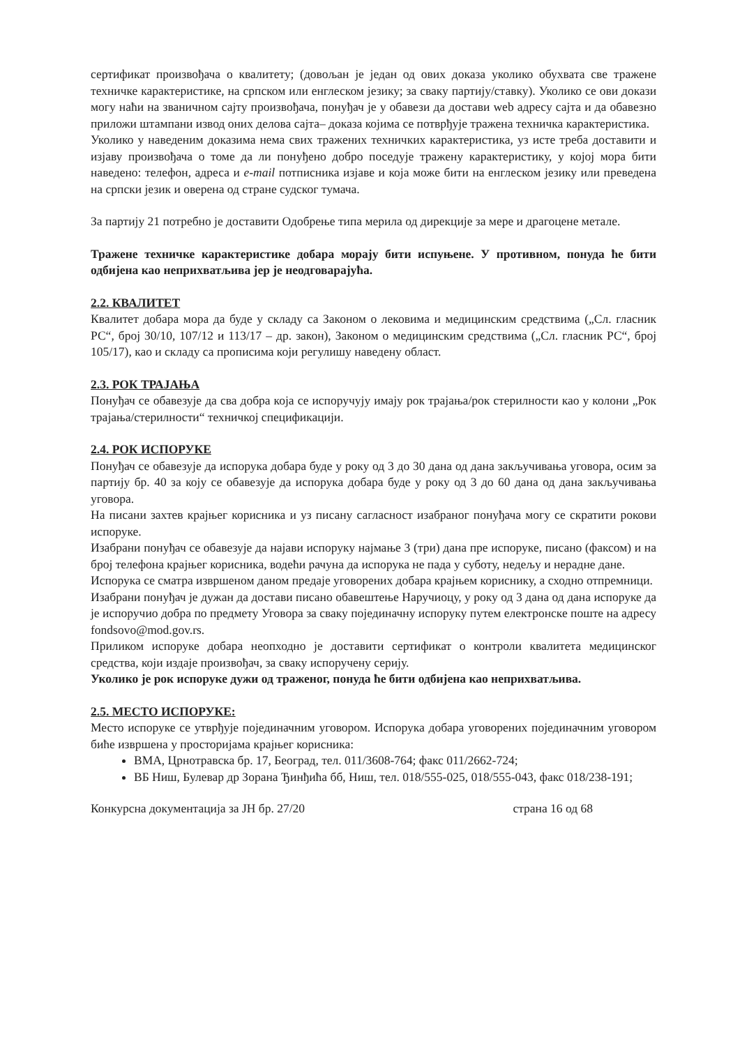сертификат произвођача о квалитету; (довољан је један од ових доказа уколико обухвата све тражене техничке карактеристике, на српском или енглеском језику; за сваку партију/ставку). Уколико се ови докази могу наћи на званичном сајту произвођача, понуђач је у обавези да достави web адресу сајта и да обавезно приложи штампани извод оних делова сајта– доказа којима се потврђује тражена техничка карактеристика.
Уколико у наведеним доказима нема свих тражених техничких карактеристика, уз исте треба доставити и изјаву произвођача о томе да ли понуђено добро поседује тражену карактеристику, у којој мора бити наведено: телефон, адреса и e-mail потписника изјаве и која може бити на енглеском језику или преведена на српски језик и оверена од стране судског тумача.
За партију 21 потребно је доставити Одобрење типа мерила од дирекције за мере и драгоцене метале.
Тражене техничке карактеристике добара морају бити испуњене. У противном, понуда ће бити одбијена као неприхватљива јер је неодговарајућа.
2.2. КВАЛИТЕТ
Квалитет добара мора да буде у складу са Законом о лековима и медицинским средствима („Сл. гласник РС“, број 30/10, 107/12 и 113/17 – др. закон), Законом о медицинским средствима („Сл. гласник РС“, број 105/17), као и складу са прописима који регулишу наведену област.
2.3. РОК ТРАЈАЊА
Понуђач се обавезује да сва добра која се испоручују имају рок трајања/рок стерилности као у колони „Рок трајања/стерилности“ техничкој спецификацији.
2.4. РОК ИСПОРУКЕ
Понуђач се обавезује да испорука добара буде у року од 3 до 30 дана од дана закључивања уговора, осим за партију бр. 40 за коју се обавезује да испорука добара буде у року од 3 до 60 дана од дана закључивања уговора.
На писани захтев крајњег корисника и уз писану сагласност изабраног понуђача могу се скратити рокови испоруке.
Изабрани понуђач се обавезује да најави испоруку најмање 3 (три) дана пре испоруке, писано (факсом) и на број телефона крајњег корисника, водећи рачуна да испорука не пада у суботу, недељу и нерадне дане.
Испорука се сматра извршеном даном предаје уговорених добара крајњем кориснику, а сходно отпремници.
Изабрани понуђач је дужан да достави писано обавештење Наручиоцу, у року од 3 дана од дана испоруке да је испоручио добра по предмету Уговора за сваку појединачну испоруку путем електронске поште на адресу fondsovo@mod.gov.rs.
Приликом испоруке добара неопходно је доставити сертификат о контроли квалитета медицинског средства, који издаје произвођач, за сваку испоручену серију.
Уколико је рок испоруке дужи од траженог, понуда ће бити одбијена као неприхватљива.
2.5. МЕСТО ИСПОРУКЕ:
Место испоруке се утврђује појединачним уговором. Испорука добара уговорених појединачним уговором биће извршена у просторијама крајњег корисника:
ВМА, Црнотравска бр. 17, Београд, тел. 011/3608-764; факс 011/2662-724;
ВБ Ниш, Булевар др Зорана Ђинђића бб, Ниш, тел. 018/555-025, 018/555-043, факс 018/238-191;
Конкурсна документација за ЈН бр. 27/20 страна 16 од 68